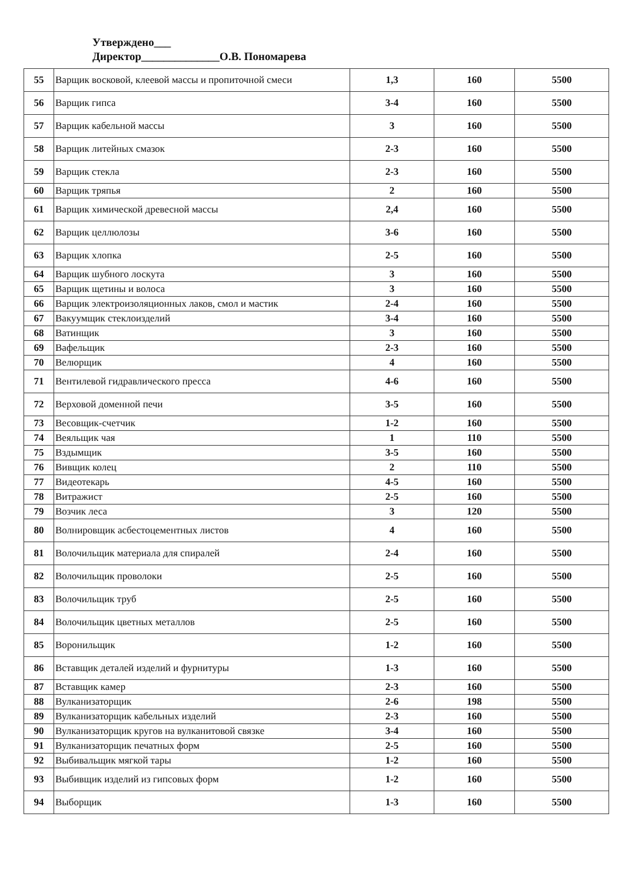Утверждено___
Директор______________О.В. Пономарева
| 55 | Варщик восковой, клеевой массы и пропиточной смеси | 1,3 | 160 | 5500 |
| 56 | Варщик гипса | 3-4 | 160 | 5500 |
| 57 | Варщик кабельной массы | 3 | 160 | 5500 |
| 58 | Варщик литейных смазок | 2-3 | 160 | 5500 |
| 59 | Варщик стекла | 2-3 | 160 | 5500 |
| 60 | Варщик тряпья | 2 | 160 | 5500 |
| 61 | Варщик химической древесной массы | 2,4 | 160 | 5500 |
| 62 | Варщик целлюлозы | 3-6 | 160 | 5500 |
| 63 | Варщик хлопка | 2-5 | 160 | 5500 |
| 64 | Варщик шубного лоскута | 3 | 160 | 5500 |
| 65 | Варщик щетины и волоса | 3 | 160 | 5500 |
| 66 | Варщик электроизоляционных лаков, смол и мастик | 2-4 | 160 | 5500 |
| 67 | Вакуумщик стеклоизделий | 3-4 | 160 | 5500 |
| 68 | Ватинщик | 3 | 160 | 5500 |
| 69 | Вафельщик | 2-3 | 160 | 5500 |
| 70 | Велюрщик | 4 | 160 | 5500 |
| 71 | Вентилевой гидравлического пресса | 4-6 | 160 | 5500 |
| 72 | Верховой доменной печи | 3-5 | 160 | 5500 |
| 73 | Весовщик-счетчик | 1-2 | 160 | 5500 |
| 74 | Веяльщик чая | 1 | 110 | 5500 |
| 75 | Вздымщик | 3-5 | 160 | 5500 |
| 76 | Вивщик колец | 2 | 110 | 5500 |
| 77 | Видеотекарь | 4-5 | 160 | 5500 |
| 78 | Витражист | 2-5 | 160 | 5500 |
| 79 | Возчик леса | 3 | 120 | 5500 |
| 80 | Волнировщик асбестоцементных листов | 4 | 160 | 5500 |
| 81 | Волочильщик материала для спиралей | 2-4 | 160 | 5500 |
| 82 | Волочильщик проволоки | 2-5 | 160 | 5500 |
| 83 | Волочильщик труб | 2-5 | 160 | 5500 |
| 84 | Волочильщик цветных металлов | 2-5 | 160 | 5500 |
| 85 | Воронильщик | 1-2 | 160 | 5500 |
| 86 | Вставщик деталей изделий и фурнитуры | 1-3 | 160 | 5500 |
| 87 | Вставщик камер | 2-3 | 160 | 5500 |
| 88 | Вулканизаторщик | 2-6 | 198 | 5500 |
| 89 | Вулканизаторщик кабельных изделий | 2-3 | 160 | 5500 |
| 90 | Вулканизаторщик кругов на вулканитовой связке | 3-4 | 160 | 5500 |
| 91 | Вулканизаторщик печатных форм | 2-5 | 160 | 5500 |
| 92 | Выбивальщик мягкой тары | 1-2 | 160 | 5500 |
| 93 | Выбивщик изделий из гипсовых форм | 1-2 | 160 | 5500 |
| 94 | Выборщик | 1-3 | 160 | 5500 |